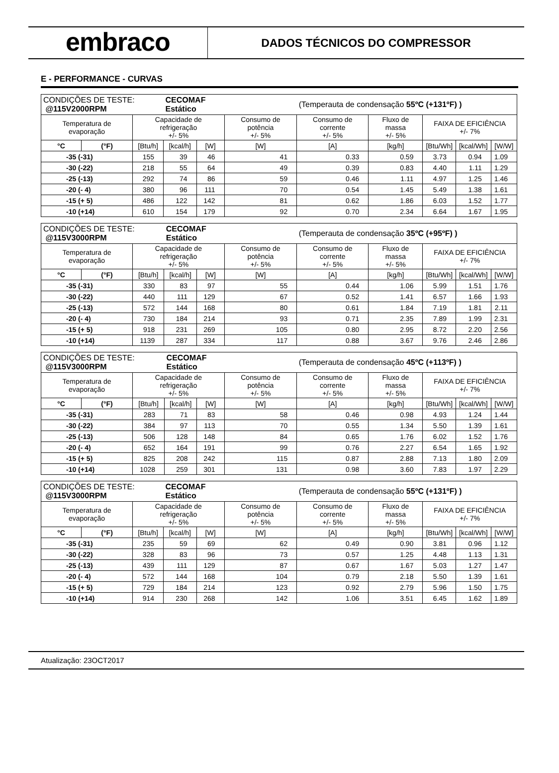embraco
DADOS TÉCNICOS DO COMPRESSOR
E - PERFORMANCE - CURVAS
| CONDIÇÕES DE TESTE: @115V2000RPM | | | CECOMAF Estático | | | (Temperauta de condensação 55ºC (+131ºF) ) | | | | |
| Temperatura de evaporação | | Capacidade de refrigeração +/- 5% | | | Consumo de potência +/- 5% | Consumo de corrente +/- 5% | Fluxo de massa +/- 5% | FAIXA DE EFICIÊNCIA +/- 7% | | |
| °C | (°F) | [Btu/h] | [kcal/h] | [W] | [W] | [A] | [kg/h] | [Btu/Wh] | [kcal/Wh] | [W/W] |
| -35 (-31) | | 155 | 39 | 46 | 41 | 0.33 | 0.59 | 3.73 | 0.94 | 1.09 |
| -30 (-22) | | 218 | 55 | 64 | 49 | 0.39 | 0.83 | 4.40 | 1.11 | 1.29 |
| -25 (-13) | | 292 | 74 | 86 | 59 | 0.46 | 1.11 | 4.97 | 1.25 | 1.46 |
| -20 (- 4) | | 380 | 96 | 111 | 70 | 0.54 | 1.45 | 5.49 | 1.38 | 1.61 |
| -15 (+ 5) | | 486 | 122 | 142 | 81 | 0.62 | 1.86 | 6.03 | 1.52 | 1.77 |
| -10 (+14) | | 610 | 154 | 179 | 92 | 0.70 | 2.34 | 6.64 | 1.67 | 1.95 |
| CONDIÇÕES DE TESTE: @115V3000RPM | | | CECOMAF Estático | | | (Temperauta de condensação 35ºC (+95ºF) ) | | | | |
| Temperatura de evaporação | | Capacidade de refrigeração +/- 5% | | | Consumo de potência +/- 5% | Consumo de corrente +/- 5% | Fluxo de massa +/- 5% | FAIXA DE EFICIÊNCIA +/- 7% | | |
| °C | (°F) | [Btu/h] | [kcal/h] | [W] | [W] | [A] | [kg/h] | [Btu/Wh] | [kcal/Wh] | [W/W] |
| -35 (-31) | | 330 | 83 | 97 | 55 | 0.44 | 1.06 | 5.99 | 1.51 | 1.76 |
| -30 (-22) | | 440 | 111 | 129 | 67 | 0.52 | 1.41 | 6.57 | 1.66 | 1.93 |
| -25 (-13) | | 572 | 144 | 168 | 80 | 0.61 | 1.84 | 7.19 | 1.81 | 2.11 |
| -20 (- 4) | | 730 | 184 | 214 | 93 | 0.71 | 2.35 | 7.89 | 1.99 | 2.31 |
| -15 (+ 5) | | 918 | 231 | 269 | 105 | 0.80 | 2.95 | 8.72 | 2.20 | 2.56 |
| -10 (+14) | | 1139 | 287 | 334 | 117 | 0.88 | 3.67 | 9.76 | 2.46 | 2.86 |
| CONDIÇÕES DE TESTE: @115V3000RPM | | | CECOMAF Estático | | | (Temperauta de condensação 45ºC (+113ºF) ) | | | | |
| Temperatura de evaporação | | Capacidade de refrigeração +/- 5% | | | Consumo de potência +/- 5% | Consumo de corrente +/- 5% | Fluxo de massa +/- 5% | FAIXA DE EFICIÊNCIA +/- 7% | | |
| °C | (°F) | [Btu/h] | [kcal/h] | [W] | [W] | [A] | [kg/h] | [Btu/Wh] | [kcal/Wh] | [W/W] |
| -35 (-31) | | 283 | 71 | 83 | 58 | 0.46 | 0.98 | 4.93 | 1.24 | 1.44 |
| -30 (-22) | | 384 | 97 | 113 | 70 | 0.55 | 1.34 | 5.50 | 1.39 | 1.61 |
| -25 (-13) | | 506 | 128 | 148 | 84 | 0.65 | 1.76 | 6.02 | 1.52 | 1.76 |
| -20 (- 4) | | 652 | 164 | 191 | 99 | 0.76 | 2.27 | 6.54 | 1.65 | 1.92 |
| -15 (+ 5) | | 825 | 208 | 242 | 115 | 0.87 | 2.88 | 7.13 | 1.80 | 2.09 |
| -10 (+14) | | 1028 | 259 | 301 | 131 | 0.98 | 3.60 | 7.83 | 1.97 | 2.29 |
| CONDIÇÕES DE TESTE: @115V3000RPM | | | CECOMAF Estático | | | (Temperauta de condensação 55ºC (+131ºF) ) | | | | |
| Temperatura de evaporação | | Capacidade de refrigeração +/- 5% | | | Consumo de potência +/- 5% | Consumo de corrente +/- 5% | Fluxo de massa +/- 5% | FAIXA DE EFICIÊNCIA +/- 7% | | |
| °C | (°F) | [Btu/h] | [kcal/h] | [W] | [W] | [A] | [kg/h] | [Btu/Wh] | [kcal/Wh] | [W/W] |
| -35 (-31) | | 235 | 59 | 69 | 62 | 0.49 | 0.90 | 3.81 | 0.96 | 1.12 |
| -30 (-22) | | 328 | 83 | 96 | 73 | 0.57 | 1.25 | 4.48 | 1.13 | 1.31 |
| -25 (-13) | | 439 | 111 | 129 | 87 | 0.67 | 1.67 | 5.03 | 1.27 | 1.47 |
| -20 (- 4) | | 572 | 144 | 168 | 104 | 0.79 | 2.18 | 5.50 | 1.39 | 1.61 |
| -15 (+ 5) | | 729 | 184 | 214 | 123 | 0.92 | 2.79 | 5.96 | 1.50 | 1.75 |
| -10 (+14) | | 914 | 230 | 268 | 142 | 1.06 | 3.51 | 6.45 | 1.62 | 1.89 |
Atualização: 23OCT2017